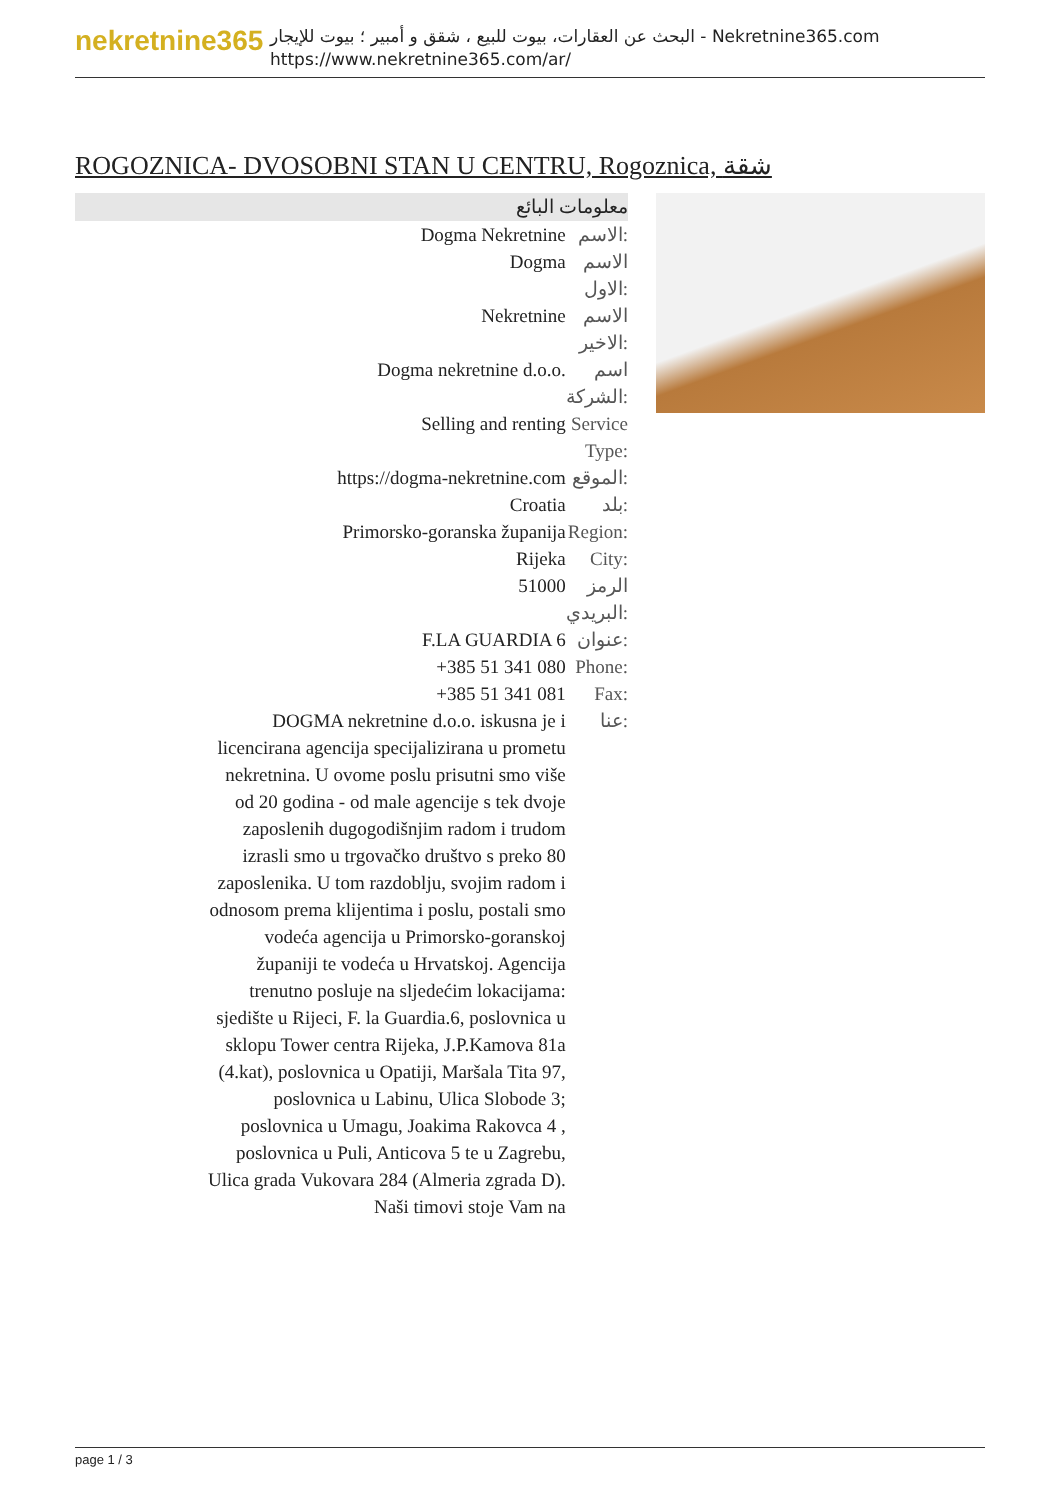nekretnine365
البحث عن العقارات، بيوت للبيع ، شقق و أمبير ؛ بيوت للإيجار - Nekretnine365.com
https://www.nekretnine365.com/ar/
ROGOZNICA- DVOSOBNI STAN U CENTRU, Rogoznica, شقة
معلومات البائع
| Dogma Nekretnine | الاسم: |
| Dogma | الاسم الاول: |
| Nekretnine | الاسم الاخير: |
| Dogma nekretnine d.o.o. | اسم الشركة: |
| Selling and renting | Service Type: |
| https://dogma-nekretnine.com | الموقع: |
| Croatia | بلد: |
| Primorsko-goranska županija | Region: |
| Rijeka | City: |
| 51000 | الرمز البريدي: |
| F.LA GUARDIA 6 | عنوان: |
| +385 51 341 080 | Phone: |
| +385 51 341 081 | Fax: |
| DOGMA nekretnine d.o.o. iskusna je i licencirana agencija specijalizirana u prometu nekretnina. U ovome poslu prisutni smo više od 20 godina - od male agencije s tek dvoje zaposlenih dugogodišnjim radom i trudom izrasli smo u trgovačko društvo s preko 80 zaposlenika. U tom razdoblju, svojim radom i odnosom prema klijentima i poslu, postali smo vodeća agencija u Primorsko-goranskoj županiji te vodeća u Hrvatskoj. Agencija trenutno posluje na sljedećim lokacijama: sjedište u Rijeci, F. la Guardia.6, poslovnica u sklopu Tower centra Rijeka, J.P.Kamova 81a (4.kat), poslovnica u Opatiji, Maršala Tita 97, poslovnica u Labinu, Ulica Slobode 3; poslovnica u Umagu, Joakima Rakovca 4 , poslovnica u Puli, Anticova 5 te u Zagrebu, Ulica grada Vukovara 284 (Almeria zgrada D). Naši timovi stoje Vam na | عنا: |
page 1 / 3